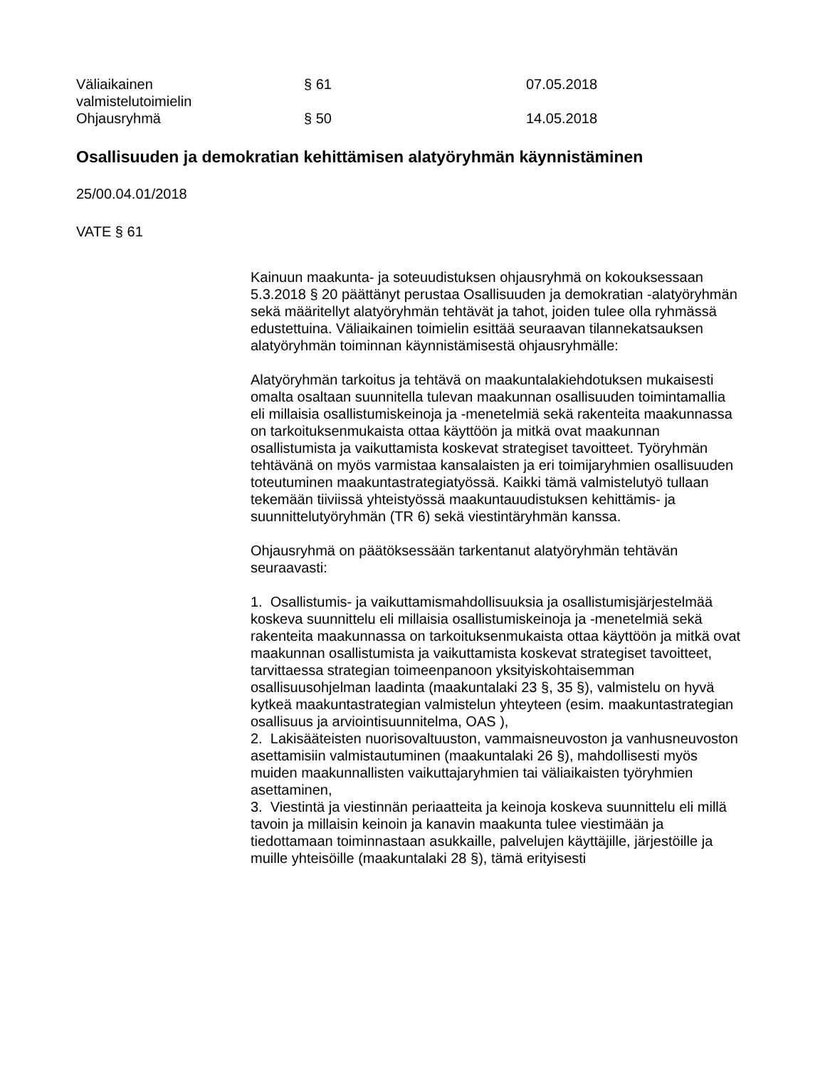| Väliaikainen valmistelutoimielin | § 61 | 07.05.2018 |
| Ohjausryhmä | § 50 | 14.05.2018 |
Osallisuuden ja demokratian kehittämisen alatyöryhmän käynnistäminen
25/00.04.01/2018
VATE § 61
Kainuun maakunta- ja soteuudistuksen ohjausryhmä on kokouksessaan 5.3.2018 § 20 päättänyt perustaa Osallisuuden ja demokratian -alatyöryhmän sekä määritellyt alatyöryhmän tehtävät ja tahot, joiden tulee olla ryhmässä edustettuina. Väliaikainen toimielin esittää seuraavan tilannekatsauksen alatyöryhmän toiminnan käynnistämisestä ohjausryhmälle:
Alatyöryhmän tarkoitus ja tehtävä on maakuntalakiehdotuksen mukaisesti omalta osaltaan suunnitella tulevan maakunnan osallisuuden toimintamallia eli millaisia osallistumiskeinoja ja -menetelmiä sekä rakenteita maakunnassa on tarkoituksenmukaista ottaa käyttöön ja mitkä ovat maakunnan osallistumista ja vaikuttamista koskevat strategiset tavoitteet. Työryhmän tehtävänä on myös varmistaa kansalaisten ja eri toimijaryhmien osallisuuden toteutuminen maakuntastrategiatyössä. Kaikki tämä valmistelutyö tullaan tekemään tiiviissä yhteistyössä maakuntauudistuksen kehittämis- ja suunnittelutyöryhmän (TR 6) sekä viestintäryhmän kanssa.
Ohjausryhmä on päätöksessään tarkentanut alatyöryhmän tehtävän seuraavasti:
1. Osallistumis- ja vaikuttamismahdollisuuksia ja osallistumisjärjestelmää koskeva suunnittelu eli millaisia osallistumiskeinoja ja -menetelmiä sekä rakenteita maakunnassa on tarkoituksenmukaista ottaa käyttöön ja mitkä ovat maakunnan osallistumista ja vaikuttamista koskevat strategiset tavoitteet, tarvittaessa strategian toimeenpanoon yksityiskohtaisemman osallisuusohjelman laadinta (maakuntalaki 23 §, 35 §), valmistelu on hyvä kytkeä maakuntastrategian valmistelun yhteyteen (esim. maakuntastrategian osallisuus ja arviointisuunnitelma, OAS ),
2. Lakisääteisten nuorisovaltuuston, vammaisneuvoston ja vanhusneuvoston asettamisiin valmistautuminen (maakuntalaki 26 §), mahdollisesti myös muiden maakunnallisten vaikuttajaryhmien tai väliaikaisten työryhmien asettaminen,
3. Viestintä ja viestinnän periaatteita ja keinoja koskeva suunnittelu eli millä tavoin ja millaisin keinoin ja kanavin maakunta tulee viestimään ja tiedottamaan toiminnastaan asukkaille, palvelujen käyttäjille, järjestöille ja muille yhteisöille (maakuntalaki 28 §), tämä erityisesti